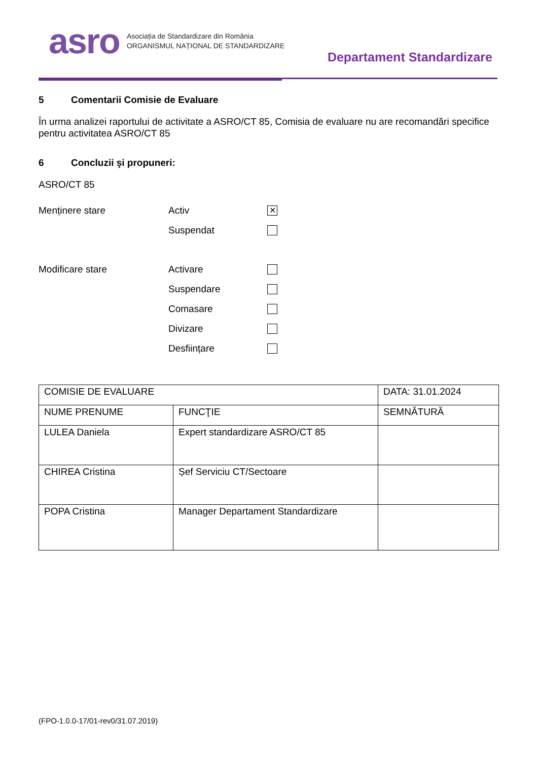asro
Asociația de Standardizare din România
ORGANISMUL NAȚIONAL DE STANDARDIZARE
Departament Standardizare
5 Comentarii Comisie de Evaluare
În urma analizei raportului de activitate a ASRO/CT 85, Comisia de evaluare nu are recomandări specifice pentru activitatea ASRO/CT 85
6 Concluzii şi propuneri:
ASRO/CT 85
Menținere stare Activ
✕
Suspendat
Modificare stare Activare
Suspendare
Comasare
Divizare
Desființare
| COMISIE DE EVALUARE | | DATA: 31.01.2024 |
| NUME PRENUME | FUNCŢIE | SEMNĂTURĂ |
| LULEA Daniela | Expert standardizare ASRO/CT 85 | |
| CHIREA Cristina | Șef Serviciu CT/Sectoare | |
| POPA Cristina | Manager Departament Standardizare | |
(FPO-1.0.0-17/01-rev0/31.07.2019)